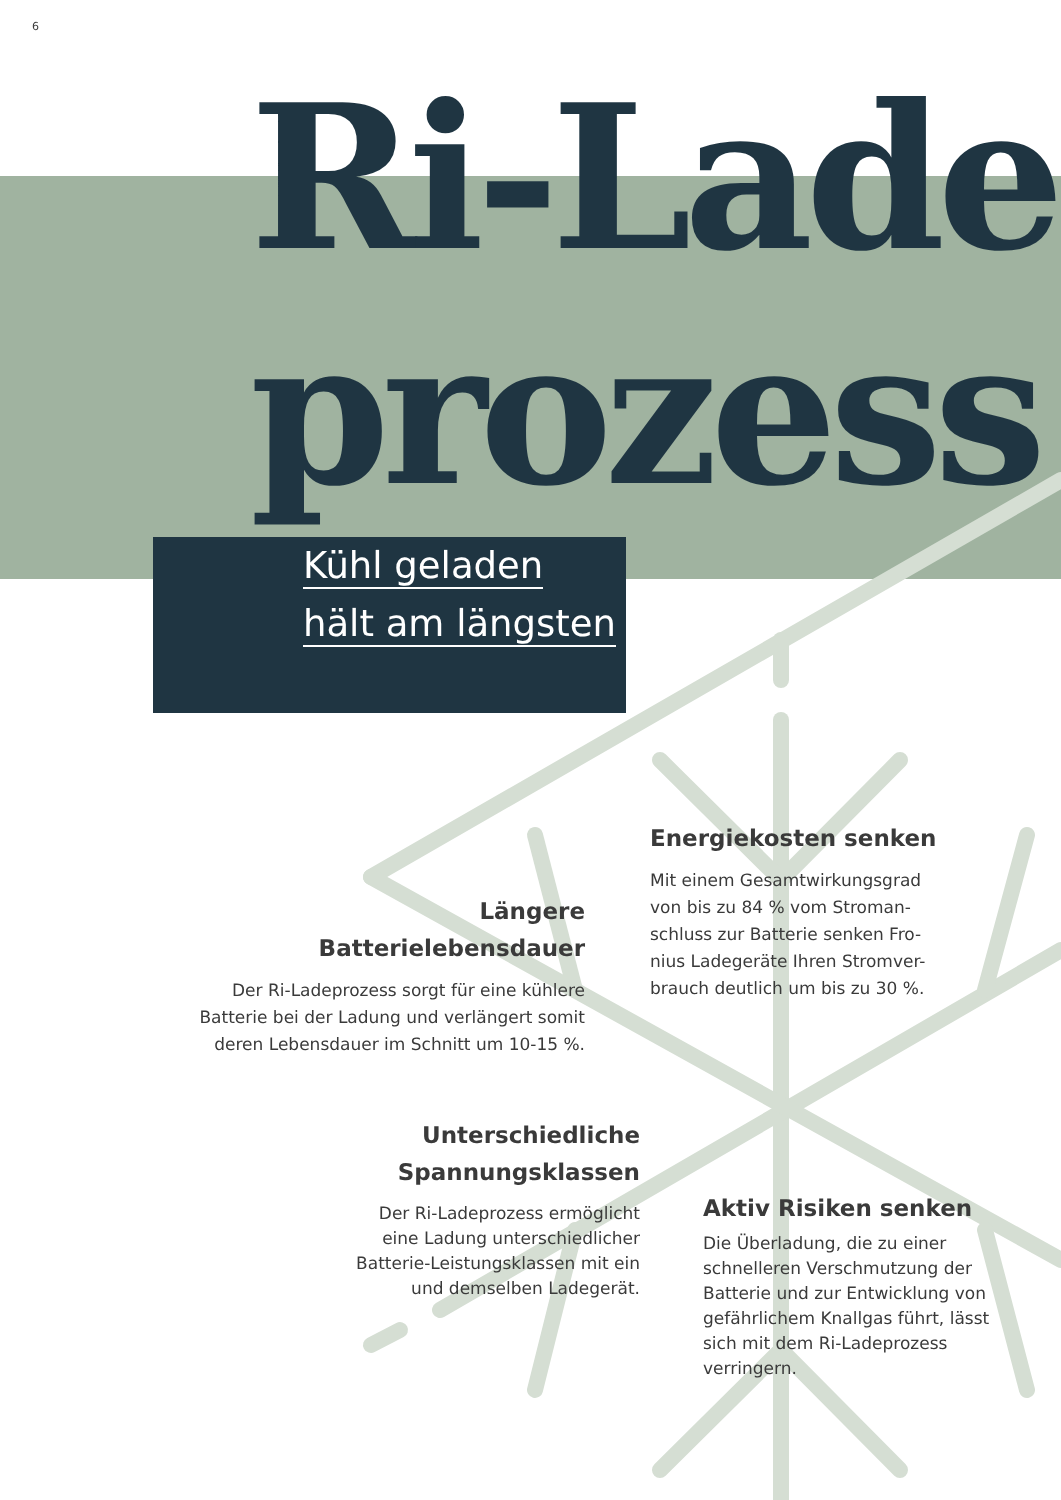6
Ri-Lade
prozess
Kühl geladen
hält am längsten
Energiekosten senken
Mit einem Gesamtwirkungsgrad von bis zu 84 % vom Stroman-schluss zur Batterie senken Fro-nius Ladegeräte Ihren Stromver-brauch deutlich um bis zu 30 %.
Längere
Batterielebensdauer
Der Ri-Ladeprozess sorgt für eine kühlere Batterie bei der Ladung und verlängert somit deren Lebensdauer im Schnitt um 10-15 %.
Unterschiedliche
Spannungsklassen
Der Ri-Ladeprozess ermöglicht eine Ladung unterschiedlicher Batterie-Leistungsklassen mit ein und demselben Ladegerät.
Aktiv Risiken senken
Die Überladung, die zu einer schnelleren Verschmutzung der Batterie und zur Entwicklung von gefährlichem Knallgas führt, lässt sich mit dem Ri-Ladeprozess verringern.